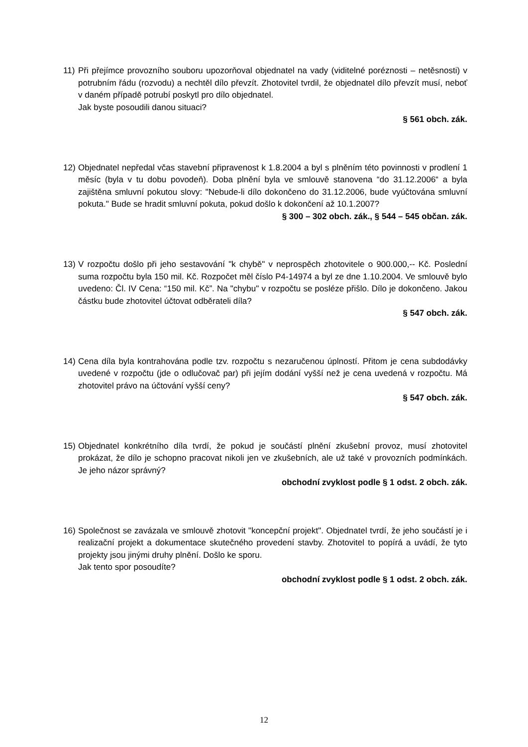11)
Při přejímce provozního souboru upozorňoval objednatel na vady (viditelné poréznosti – netěsnosti) v potrubním řádu (rozvodu) a nechtěl dílo převzít. Zhotovitel tvrdil, že objednatel dílo převzít musí, neboť v daném případě potrubí poskytl pro dílo objednatel.
Jak byste posoudili danou situaci?
§ 561 obch. zák.
12)
Objednatel nepředal včas stavební připravenost k 1.8.2004 a byl s plněním této povinnosti v prodlení 1 měsíc (byla v tu dobu povodeň). Doba plnění byla ve smlouvě stanovena “do 31.12.2006“ a byla zajištěna smluvní pokutou slovy: "Nebude-li dílo dokončeno do 31.12.2006, bude vyúčtována smluvní pokuta." Bude se hradit smluvní pokuta, pokud došlo k dokončení až 10.1.2007?
§ 300 – 302 obch. zák., § 544 – 545 občan. zák.
13)
V rozpočtu došlo při jeho sestavování "k chybě" v neprospěch zhotovitele o 900.000,-- Kč. Poslední suma rozpočtu byla 150 mil. Kč. Rozpočet měl číslo P4-14974 a byl ze dne 1.10.2004. Ve smlouvě bylo uvedeno: Čl. IV Cena: “150 mil. Kč”. Na "chybu" v rozpočtu se posléze přišlo. Dílo je dokončeno. Jakou částku bude zhotovitel účtovat odběrateli díla?
§ 547 obch. zák.
14)
Cena díla byla kontrahována podle tzv. rozpočtu s nezaručenou úplností. Přitom je cena subdodávky uvedené v rozpočtu (jde o odlučovač par) při jejím dodání vyšší než je cena uvedená v rozpočtu. Má zhotovitel právo na účtování vyšší ceny?
§ 547 obch. zák.
15)
Objednatel konkrétního díla tvrdí, že pokud je součástí plnění zkušební provoz, musí zhotovitel prokázat, že dílo je schopno pracovat nikoli jen ve zkušebních, ale už také v provozních podmínkách. Je jeho názor správný?
obchodní zvyklost podle § 1 odst. 2 obch. zák.
16)
Společnost se zavázala ve smlouvě zhotovit "koncepční projekt". Objednatel tvrdí, že jeho součástí je i realizační projekt a dokumentace skutečného provedení stavby. Zhotovitel to popírá a uvádí, že tyto projekty jsou jinými druhy plnění. Došlo ke sporu.
Jak tento spor posoudíte?
obchodní zvyklost podle § 1 odst. 2 obch. zák.
12